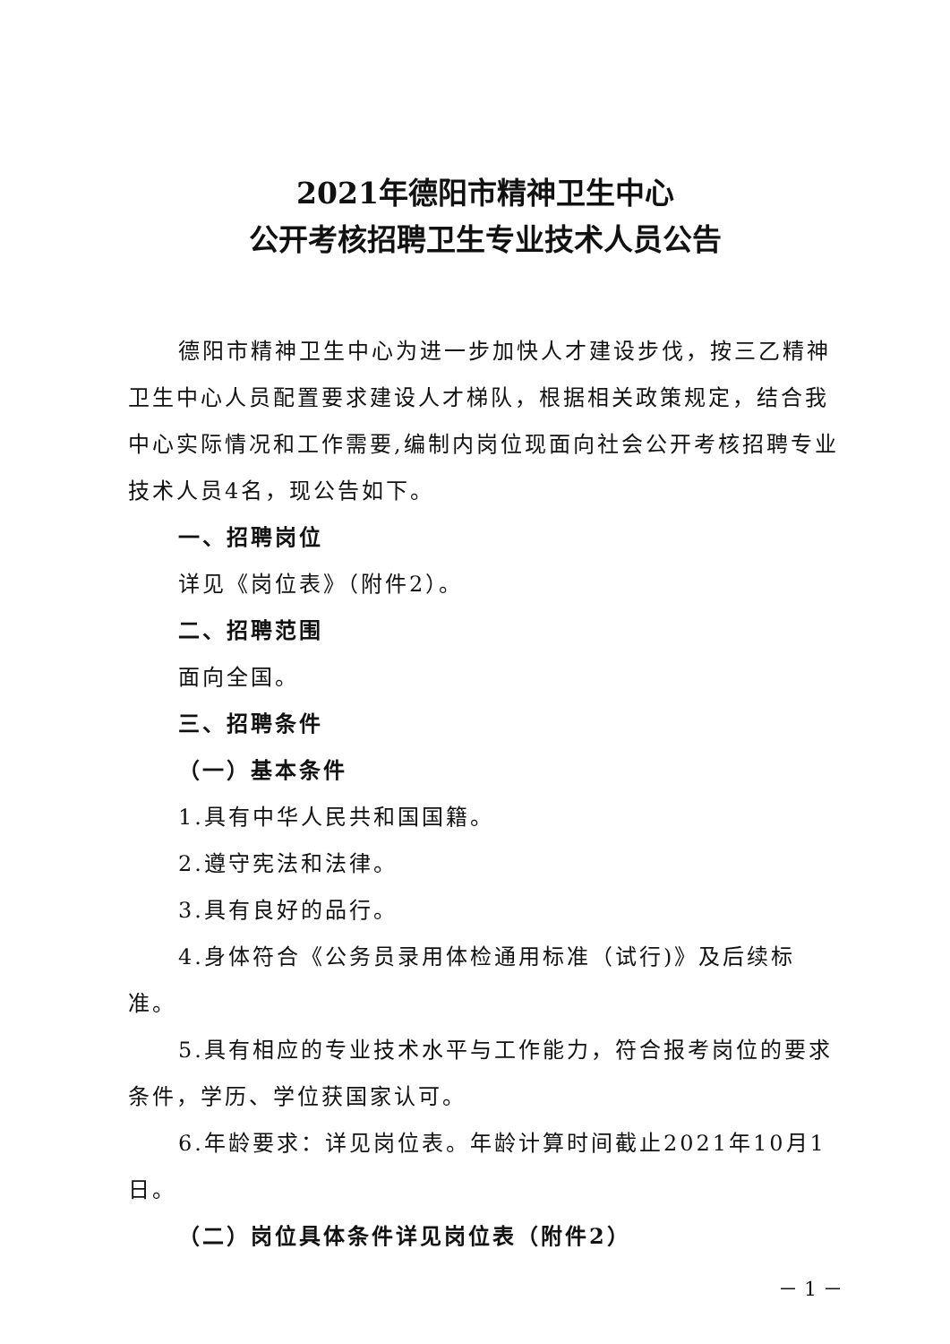2021年德阳市精神卫生中心
公开考核招聘卫生专业技术人员公告
德阳市精神卫生中心为进一步加快人才建设步伐，按三乙精神卫生中心人员配置要求建设人才梯队，根据相关政策规定，结合我中心实际情况和工作需要,编制内岗位现面向社会公开考核招聘专业技术人员4名，现公告如下。
一、招聘岗位
详见《岗位表》（附件2）。
二、招聘范围
面向全国。
三、招聘条件
（一）基本条件
1.具有中华人民共和国国籍。
2.遵守宪法和法律。
3.具有良好的品行。
4.身体符合《公务员录用体检通用标准（试行)》及后续标准。
5.具有相应的专业技术水平与工作能力，符合报考岗位的要求条件，学历、学位获国家认可。
6.年龄要求：详见岗位表。年龄计算时间截止2021年10月1日。
（二）岗位具体条件详见岗位表（附件2）
－ 1 －